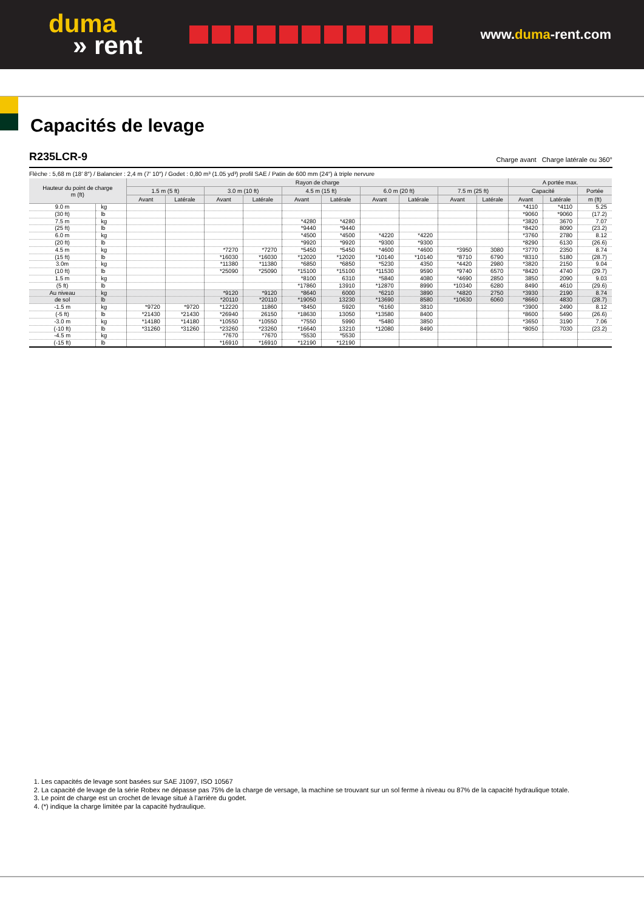duma
» rent
www.duma-rent.com
Capacités de levage
R235LCR-9
Charge avant Charge latérale ou 360°
Flèche : 5,68 m (18′ 8″) / Balancier : 2,4 m (7′ 10″) / Godet : 0,80 m³ (1.05 yd³) profil SAE / Patin de 600 mm (24″) à triple nervure
| Hauteur du point de charge m (ft) | | Rayon de charge | | | | | | | | | | A portée max. | | |
| --- | --- | --- | --- | --- | --- | --- | --- | --- | --- | --- | --- | --- | --- | --- |
| | | 1.5 m (5 ft) | | 3.0 m (10 ft) | | 4.5 m (15 ft) | | 6.0 m (20 ft) | | 7.5 m (25 ft) | | Capacité | | Portée |
| | | Avant | Latérale | Avant | Latérale | Avant | Latérale | Avant | Latérale | Avant | Latérale | Avant | Latérale | m (ft) |
| 9.0 m | kg | | | | | | | | | | | *4110 | *4110 | 5.25 |
| (30 ft) | lb | | | | | | | | | | | *9060 | *9060 | (17.2) |
| 7.5 m | kg | | | | | *4280 | *4280 | | | | | *3820 | 3670 | 7.07 |
| (25 ft) | lb | | | | | *9440 | *9440 | | | | | *8420 | 8090 | (23.2) |
| 6.0 m | kg | | | | | *4500 | *4500 | *4220 | *4220 | | | *3760 | 2780 | 8.12 |
| (20 ft) | lb | | | | | *9920 | *9920 | *9300 | *9300 | | | *8290 | 6130 | (26.6) |
| 4.5 m | kg | | | *7270 | *7270 | *5450 | *5450 | *4600 | *4600 | *3950 | 3080 | *3770 | 2350 | 8.74 |
| (15 ft) | lb | | | *16030 | *16030 | *12020 | *12020 | *10140 | *10140 | *8710 | 6790 | *8310 | 5180 | (28.7) |
| 3.0m | kg | | | *11380 | *11380 | *6850 | *6850 | *5230 | 4350 | *4420 | 2980 | *3820 | 2150 | 9.04 |
| (10 ft) | lb | | | *25090 | *25090 | *15100 | *15100 | *11530 | 9590 | *9740 | 6570 | *8420 | 4740 | (29.7) |
| 1.5 m | kg | | | | | *8100 | 6310 | *5840 | 4080 | *4690 | 2850 | 3850 | 2090 | 9.03 |
| (5 ft) | lb | | | | | *17860 | 13910 | *12870 | 8990 | *10340 | 6280 | 8490 | 4610 | (29.6) |
| Au niveau | kg | | | *9120 | *9120 | *8640 | 6000 | *6210 | 3890 | *4820 | 2750 | *3930 | 2190 | 8.74 |
| de sol | lb | | | *20110 | *20110 | *19050 | 13230 | *13690 | 8580 | *10630 | 6060 | *8660 | 4830 | (28.7) |
| -1.5 m | kg | *9720 | *9720 | *12220 | 11860 | *8450 | 5920 | *6160 | 3810 | | | *3900 | 2490 | 8.12 |
| (-5 ft) | lb | *21430 | *21430 | *26940 | 26150 | *18630 | 13050 | *13580 | 8400 | | | *8600 | 5490 | (26.6) |
| -3.0 m | kg | *14180 | *14180 | *10550 | *10550 | *7550 | 5990 | *5480 | 3850 | | | *3650 | 3190 | 7.06 |
| (-10 ft) | lb | *31260 | *31260 | *23260 | *23260 | *16640 | 13210 | *12080 | 8490 | | | *8050 | 7030 | (23.2) |
| -4.5 m | kg | | | *7670 | *7670 | *5530 | *5530 | | | | | | | |
| (-15 ft) | lb | | | *16910 | *16910 | *12190 | *12190 | | | | | | | |
1. Les capacités de levage sont basées sur SAE J1097, ISO 10567
2. La capacité de levage de la série Robex ne dépasse pas 75% de la charge de versage, la machine se trouvant sur un sol ferme à niveau ou 87% de la capacité hydraulique totale.
3. Le point de charge est un crochet de levage situé à l’arrière du godet.
4. (*) indique la charge limitée par la capacité hydraulique.